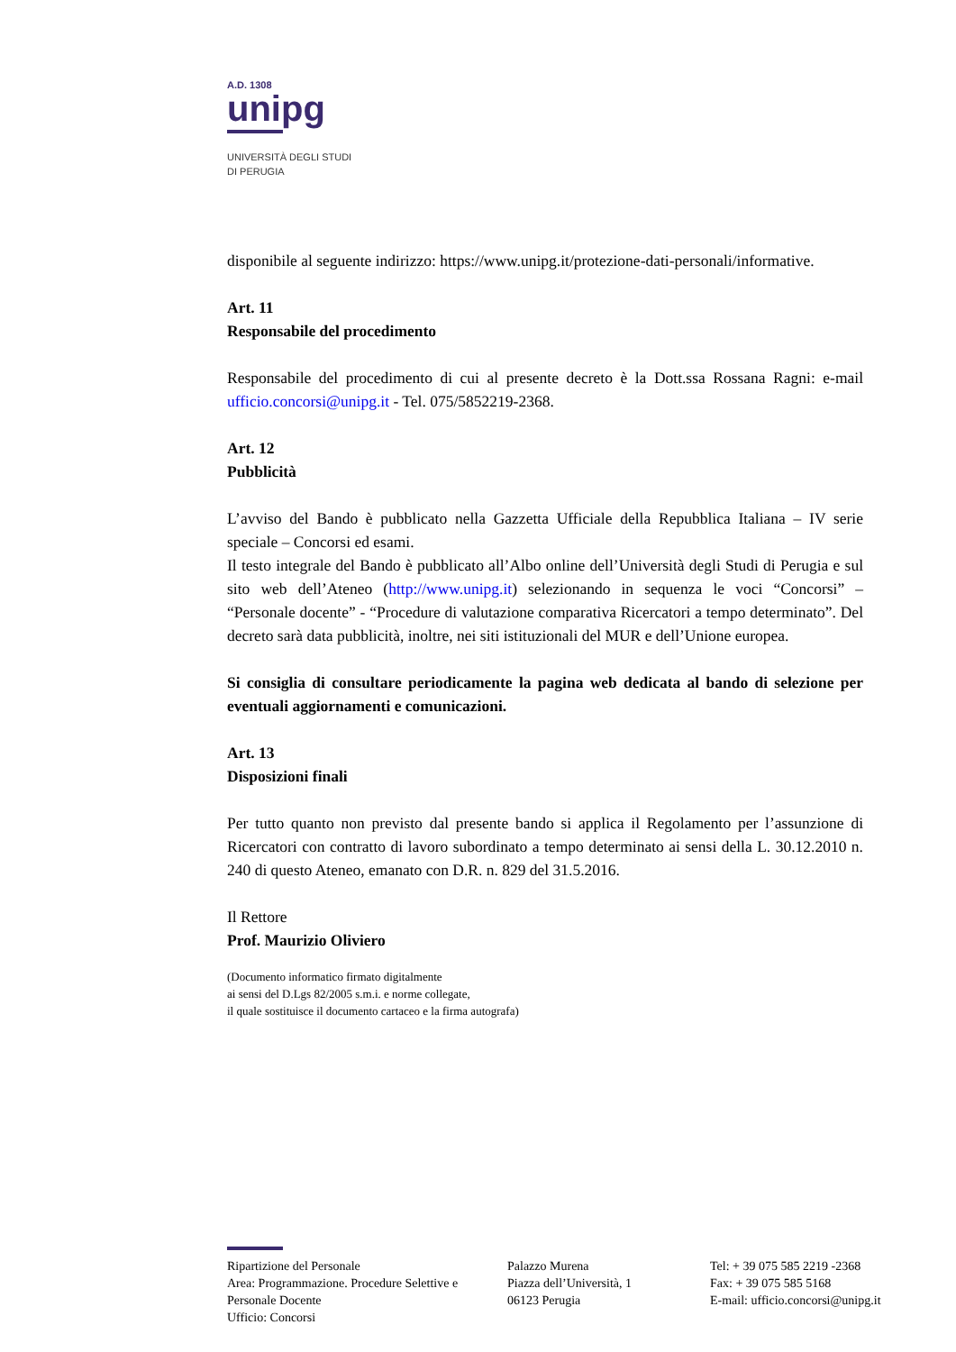A.D. 1308
unipg
UNIVERSITÀ DEGLI STUDI
DI PERUGIA
disponibile al seguente indirizzo: https://www.unipg.it/protezione-dati-personali/informative.
Art. 11
Responsabile del procedimento
Responsabile del procedimento di cui al presente decreto è la Dott.ssa Rossana Ragni: e-mail ufficio.concorsi@unipg.it - Tel. 075/5852219-2368.
Art. 12
Pubblicità
L’avviso del Bando è pubblicato nella Gazzetta Ufficiale della Repubblica Italiana – IV serie speciale – Concorsi ed esami.
Il testo integrale del Bando è pubblicato all’Albo online dell’Università degli Studi di Perugia e sul sito web dell’Ateneo (http://www.unipg.it) selezionando in sequenza le voci “Concorsi” – “Personale docente” - “Procedure di valutazione comparativa Ricercatori a tempo determinato”. Del decreto sarà data pubblicità, inoltre, nei siti istituzionali del MUR e dell’Unione europea.
Si consiglia di consultare periodicamente la pagina web dedicata al bando di selezione per eventuali aggiornamenti e comunicazioni.
Art. 13
Disposizioni finali
Per tutto quanto non previsto dal presente bando si applica il Regolamento per l’assunzione di Ricercatori con contratto di lavoro subordinato a tempo determinato ai sensi della L. 30.12.2010 n. 240 di questo Ateneo, emanato con D.R. n. 829 del 31.5.2016.
Il Rettore
Prof. Maurizio Oliviero
(Documento informatico firmato digitalmente
ai sensi del D.Lgs 82/2005 s.m.i. e norme collegate,
il quale sostituisce il documento cartaceo e la firma autografa)
Ripartizione del Personale
Area: Programmazione. Procedure Selettive e Personale Docente
Ufficio: Concorsi
Palazzo Murena
Piazza dell’Università, 1
06123 Perugia
Tel: + 39 075 585 2219 -2368
Fax: + 39 075 585 5168
E-mail: ufficio.concorsi@unipg.it